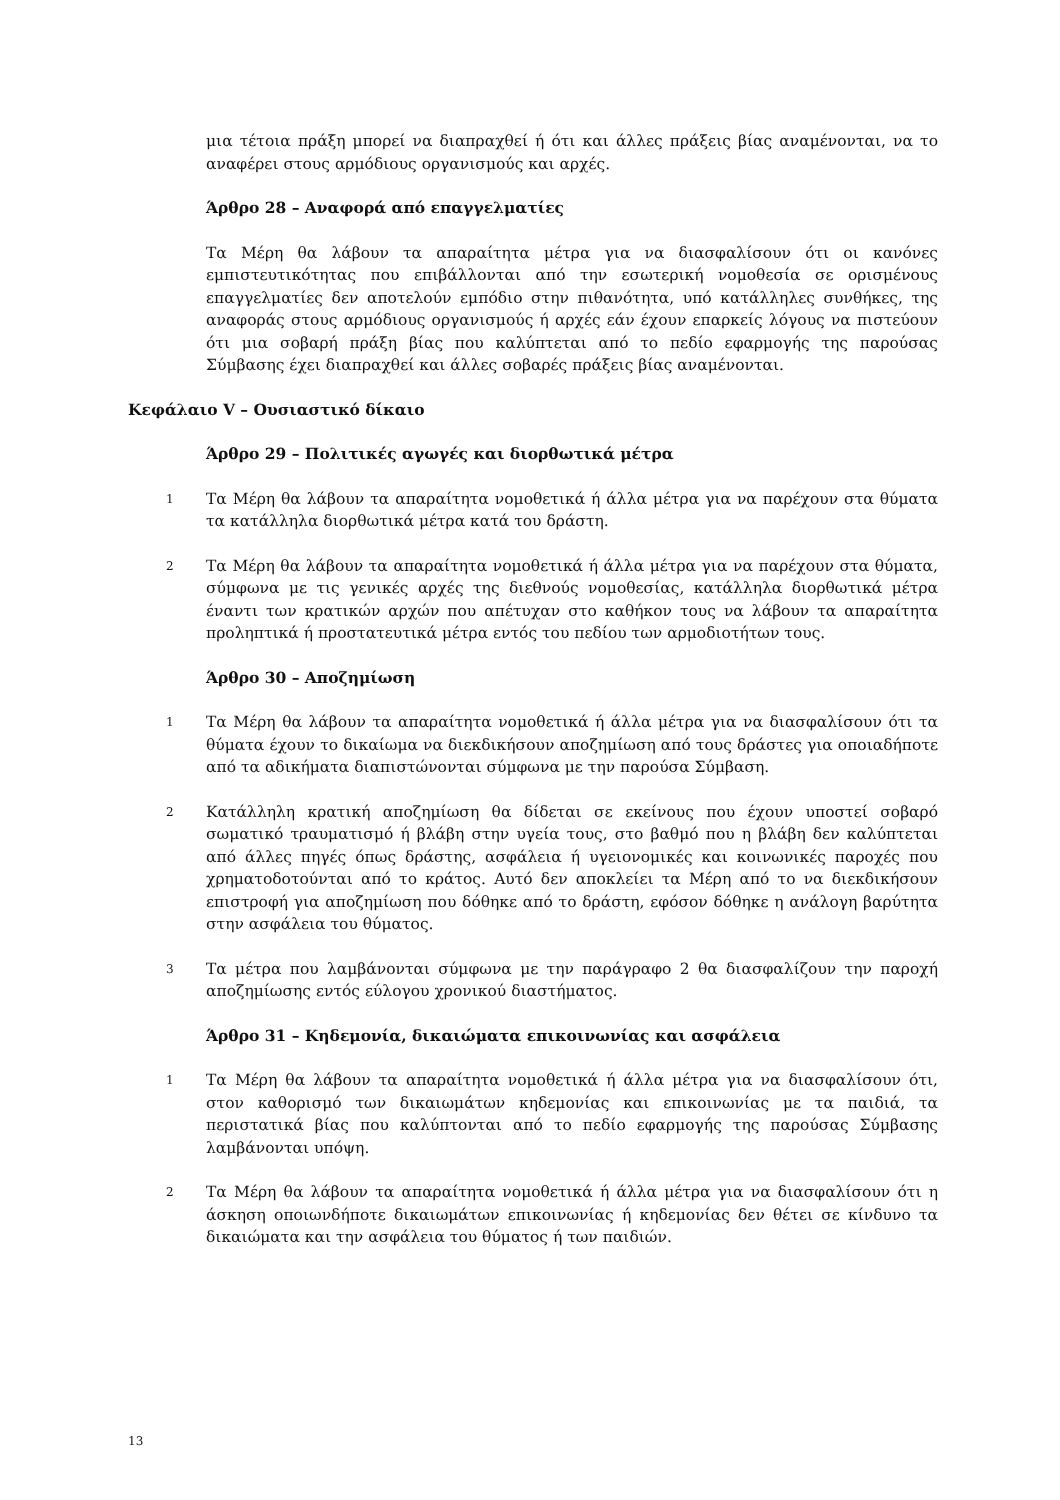μια τέτοια πράξη μπορεί να διαπραχθεί ή ότι και άλλες πράξεις βίας αναμένονται, να το αναφέρει στους αρμόδιους οργανισμούς και αρχές.
Άρθρο 28 – Αναφορά από επαγγελματίες
Τα Μέρη θα λάβουν τα απαραίτητα μέτρα για να διασφαλίσουν ότι οι κανόνες εμπιστευτικότητας που επιβάλλονται από την εσωτερική νομοθεσία σε ορισμένους επαγγελματίες δεν αποτελούν εμπόδιο στην πιθανότητα, υπό κατάλληλες συνθήκες, της αναφοράς στους αρμόδιους οργανισμούς ή αρχές εάν έχουν επαρκείς λόγους να πιστεύουν ότι μια σοβαρή πράξη βίας που καλύπτεται από το πεδίο εφαρμογής της παρούσας Σύμβασης έχει διαπραχθεί και άλλες σοβαρές πράξεις βίας αναμένονται.
Κεφάλαιο V – Ουσιαστικό δίκαιο
Άρθρο 29 – Πολιτικές αγωγές και διορθωτικά μέτρα
1
Τα Μέρη θα λάβουν τα απαραίτητα νομοθετικά ή άλλα μέτρα για να παρέχουν στα θύματα τα κατάλληλα διορθωτικά μέτρα κατά του δράστη.
2
Τα Μέρη θα λάβουν τα απαραίτητα νομοθετικά ή άλλα μέτρα για να παρέχουν στα θύματα, σύμφωνα με τις γενικές αρχές της διεθνούς νομοθεσίας, κατάλληλα διορθωτικά μέτρα έναντι των κρατικών αρχών που απέτυχαν στο καθήκον τους να λάβουν τα απαραίτητα προληπτικά ή προστατευτικά μέτρα εντός του πεδίου των αρμοδιοτήτων τους.
Άρθρο 30 – Αποζημίωση
1
Τα Μέρη θα λάβουν τα απαραίτητα νομοθετικά ή άλλα μέτρα για να διασφαλίσουν ότι τα θύματα έχουν το δικαίωμα να διεκδικήσουν αποζημίωση από τους δράστες για οποιαδήποτε από τα αδικήματα διαπιστώνονται σύμφωνα με την παρούσα Σύμβαση.
2
Κατάλληλη κρατική αποζημίωση θα δίδεται σε εκείνους που έχουν υποστεί σοβαρό σωματικό τραυματισμό ή βλάβη στην υγεία τους, στο βαθμό που η βλάβη δεν καλύπτεται από άλλες πηγές όπως δράστης, ασφάλεια ή υγειονομικές και κοινωνικές παροχές που χρηματοδοτούνται από το κράτος. Αυτό δεν αποκλείει τα Μέρη από το να διεκδικήσουν επιστροφή για αποζημίωση που δόθηκε από το δράστη, εφόσον δόθηκε η ανάλογη βαρύτητα στην ασφάλεια του θύματος.
3
Τα μέτρα που λαμβάνονται σύμφωνα με την παράγραφο 2 θα διασφαλίζουν την παροχή αποζημίωσης εντός εύλογου χρονικού διαστήματος.
Άρθρο 31 – Κηδεμονία, δικαιώματα επικοινωνίας και ασφάλεια
1
Τα Μέρη θα λάβουν τα απαραίτητα νομοθετικά ή άλλα μέτρα για να διασφαλίσουν ότι, στον καθορισμό των δικαιωμάτων κηδεμονίας και επικοινωνίας με τα παιδιά, τα περιστατικά βίας που καλύπτονται από το πεδίο εφαρμογής της παρούσας Σύμβασης λαμβάνονται υπόψη.
2
Τα Μέρη θα λάβουν τα απαραίτητα νομοθετικά ή άλλα μέτρα για να διασφαλίσουν ότι η άσκηση οποιωνδήποτε δικαιωμάτων επικοινωνίας ή κηδεμονίας δεν θέτει σε κίνδυνο τα δικαιώματα και την ασφάλεια του θύματος ή των παιδιών.
13